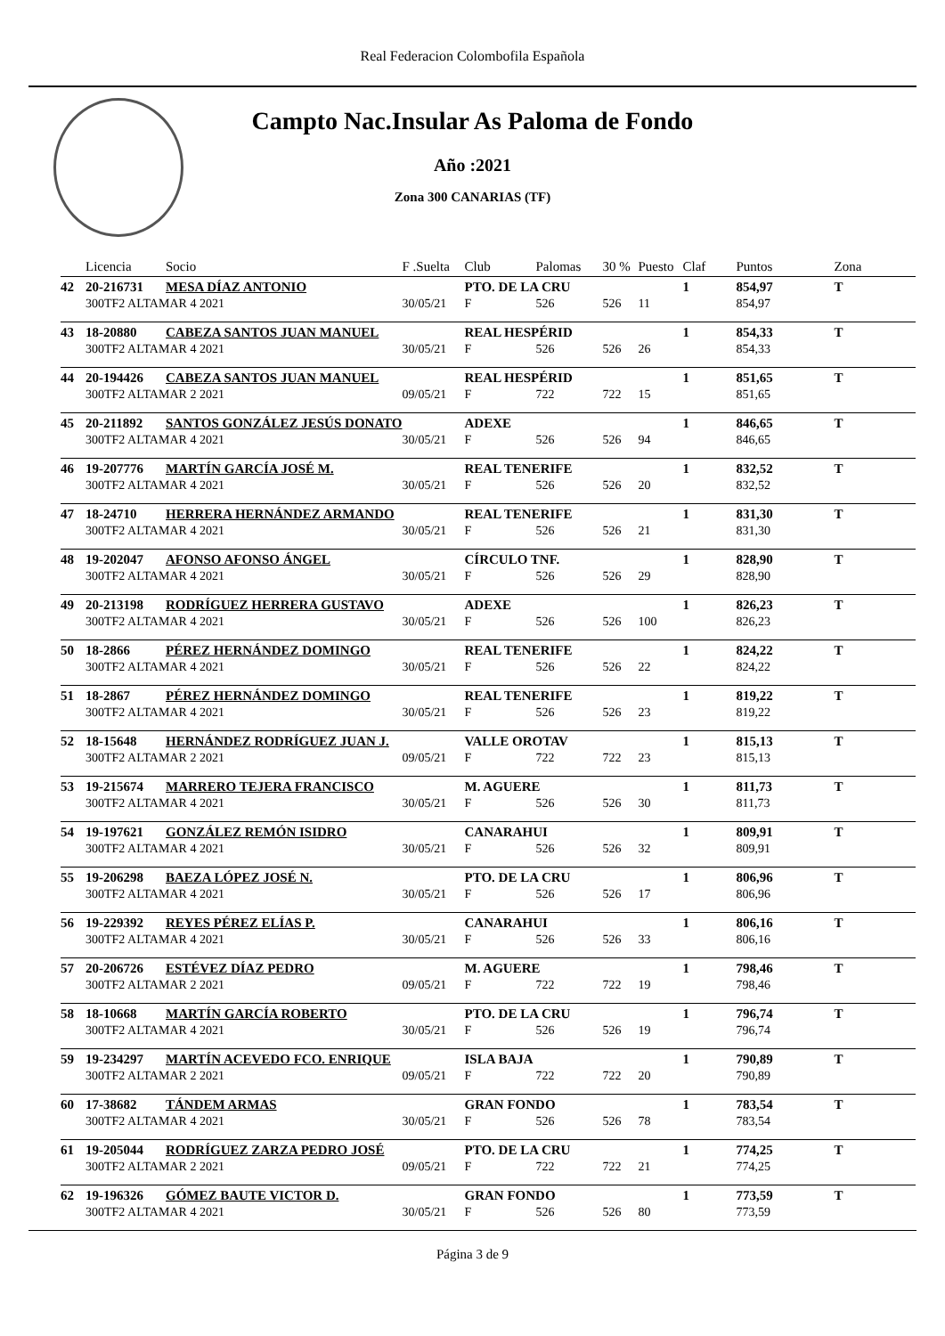Real Federacion Colombofila Española
Campto Nac.Insular As Paloma de Fondo
Año :2021
Zona 300 CANARIAS (TF)
| | Licencia | Socio | F .Suelta | Club | Palomas | 30 % | Puesto | Claf | Puntos | Zona |
| --- | --- | --- | --- | --- | --- | --- | --- | --- | --- | --- |
| 42 | 20-216731 | MESA DÍAZ ANTONIO | | PTO. DE LA CRU | | | | 1 | 854,97 | T |
| | 300TF2 ALTAMAR 4 2021 | | 30/05/21 | F | 526 | 526 | 11 | | 854,97 | |
| 43 | 18-20880 | CABEZA SANTOS JUAN MANUEL | | REAL HESPÉRID | | | | 1 | 854,33 | T |
| | 300TF2 ALTAMAR 4 2021 | | 30/05/21 | F | 526 | 526 | 26 | | 854,33 | |
| 44 | 20-194426 | CABEZA SANTOS JUAN MANUEL | | REAL HESPÉRID | | | | 1 | 851,65 | T |
| | 300TF2 ALTAMAR 2 2021 | | 09/05/21 | F | 722 | 722 | 15 | | 851,65 | |
| 45 | 20-211892 | SANTOS GONZÁLEZ JESÚS DONATO | | ADEXE | | | | 1 | 846,65 | T |
| | 300TF2 ALTAMAR 4 2021 | | 30/05/21 | F | 526 | 526 | 94 | | 846,65 | |
| 46 | 19-207776 | MARTÍN GARCÍA JOSÉ M. | | REAL TENERIFE | | | | 1 | 832,52 | T |
| | 300TF2 ALTAMAR 4 2021 | | 30/05/21 | F | 526 | 526 | 20 | | 832,52 | |
| 47 | 18-24710 | HERRERA HERNÁNDEZ ARMANDO | | REAL TENERIFE | | | | 1 | 831,30 | T |
| | 300TF2 ALTAMAR 4 2021 | | 30/05/21 | F | 526 | 526 | 21 | | 831,30 | |
| 48 | 19-202047 | AFONSO AFONSO ÁNGEL | | CÍRCULO TNF. | | | | 1 | 828,90 | T |
| | 300TF2 ALTAMAR 4 2021 | | 30/05/21 | F | 526 | 526 | 29 | | 828,90 | |
| 49 | 20-213198 | RODRÍGUEZ HERRERA GUSTAVO | | ADEXE | | | | 1 | 826,23 | T |
| | 300TF2 ALTAMAR 4 2021 | | 30/05/21 | F | 526 | 526 | 100 | | 826,23 | |
| 50 | 18-2866 | PÉREZ HERNÁNDEZ DOMINGO | | REAL TENERIFE | | | | 1 | 824,22 | T |
| | 300TF2 ALTAMAR 4 2021 | | 30/05/21 | F | 526 | 526 | 22 | | 824,22 | |
| 51 | 18-2867 | PÉREZ HERNÁNDEZ DOMINGO | | REAL TENERIFE | | | | 1 | 819,22 | T |
| | 300TF2 ALTAMAR 4 2021 | | 30/05/21 | F | 526 | 526 | 23 | | 819,22 | |
| 52 | 18-15648 | HERNÁNDEZ RODRÍGUEZ JUAN J. | | VALLE OROTAV | | | | 1 | 815,13 | T |
| | 300TF2 ALTAMAR 2 2021 | | 09/05/21 | F | 722 | 722 | 23 | | 815,13 | |
| 53 | 19-215674 | MARRERO TEJERA FRANCISCO | | M. AGUERE | | | | 1 | 811,73 | T |
| | 300TF2 ALTAMAR 4 2021 | | 30/05/21 | F | 526 | 526 | 30 | | 811,73 | |
| 54 | 19-197621 | GONZÁLEZ REMÓN ISIDRO | | CANARAHUI | | | | 1 | 809,91 | T |
| | 300TF2 ALTAMAR 4 2021 | | 30/05/21 | F | 526 | 526 | 32 | | 809,91 | |
| 55 | 19-206298 | BAEZA LÓPEZ JOSÉ N. | | PTO. DE LA CRU | | | | 1 | 806,96 | T |
| | 300TF2 ALTAMAR 4 2021 | | 30/05/21 | F | 526 | 526 | 17 | | 806,96 | |
| 56 | 19-229392 | REYES PÉREZ ELÍAS P. | | CANARAHUI | | | | 1 | 806,16 | T |
| | 300TF2 ALTAMAR 4 2021 | | 30/05/21 | F | 526 | 526 | 33 | | 806,16 | |
| 57 | 20-206726 | ESTÉVEZ DÍAZ PEDRO | | M. AGUERE | | | | 1 | 798,46 | T |
| | 300TF2 ALTAMAR 2 2021 | | 09/05/21 | F | 722 | 722 | 19 | | 798,46 | |
| 58 | 18-10668 | MARTÍN GARCÍA ROBERTO | | PTO. DE LA CRU | | | | 1 | 796,74 | T |
| | 300TF2 ALTAMAR 4 2021 | | 30/05/21 | F | 526 | 526 | 19 | | 796,74 | |
| 59 | 19-234297 | MARTÍN ACEVEDO FCO. ENRIQUE | | ISLA BAJA | | | | 1 | 790,89 | T |
| | 300TF2 ALTAMAR 2 2021 | | 09/05/21 | F | 722 | 722 | 20 | | 790,89 | |
| 60 | 17-38682 | TÁNDEM ARMAS | | GRAN FONDO | | | | 1 | 783,54 | T |
| | 300TF2 ALTAMAR 4 2021 | | 30/05/21 | F | 526 | 526 | 78 | | 783,54 | |
| 61 | 19-205044 | RODRÍGUEZ ZARZA PEDRO JOSÉ | | PTO. DE LA CRU | | | | 1 | 774,25 | T |
| | 300TF2 ALTAMAR 2 2021 | | 09/05/21 | F | 722 | 722 | 21 | | 774,25 | |
| 62 | 19-196326 | GÓMEZ BAUTE VICTOR D. | | GRAN FONDO | | | | 1 | 773,59 | T |
| | 300TF2 ALTAMAR 4 2021 | | 30/05/21 | F | 526 | 526 | 80 | | 773,59 | |
Página 3 de 9